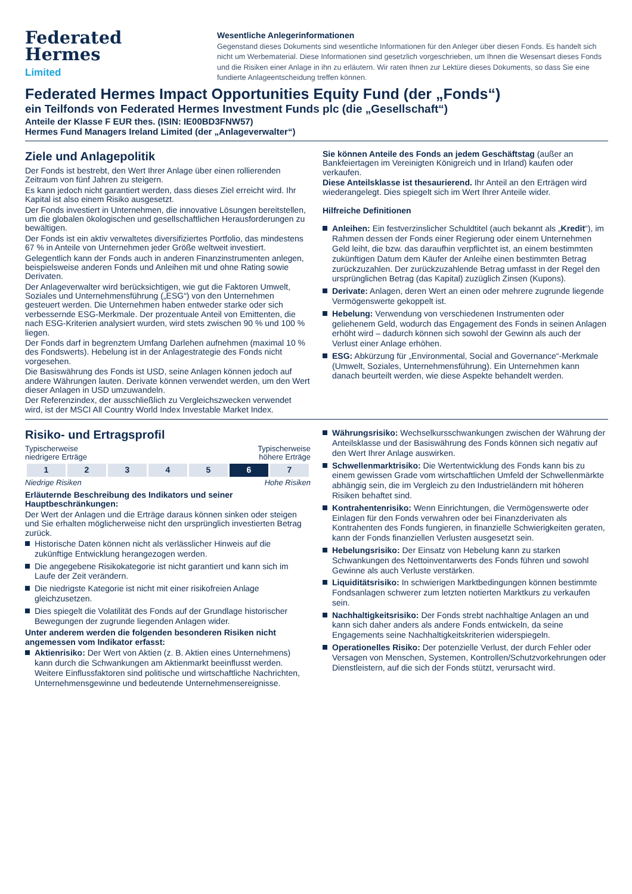Federated
Hermes
Limited
Wesentliche Anlegerinformationen
Gegenstand dieses Dokuments sind wesentliche Informationen für den Anleger über diesen Fonds. Es handelt sich nicht um Werbematerial. Diese Informationen sind gesetzlich vorgeschrieben, um Ihnen die Wesensart dieses Fonds und die Risiken einer Anlage in ihn zu erläutern. Wir raten Ihnen zur Lektüre dieses Dokuments, so dass Sie eine fundierte Anlageentscheidung treffen können.
Federated Hermes Impact Opportunities Equity Fund (der „Fonds“)
ein Teilfonds von Federated Hermes Investment Funds plc (die „Gesellschaft“)
Anteile der Klasse F EUR thes. (ISIN: IE00BD3FNW57)
Hermes Fund Managers Ireland Limited (der „Anlageverwalter“)
Ziele und Anlagepolitik
Der Fonds ist bestrebt, den Wert Ihrer Anlage über einen rollierenden Zeitraum von fünf Jahren zu steigern.
Es kann jedoch nicht garantiert werden, dass dieses Ziel erreicht wird. Ihr Kapital ist also einem Risiko ausgesetzt.
Der Fonds investiert in Unternehmen, die innovative Lösungen bereitstellen, um die globalen ökologischen und gesellschaftlichen Herausforderungen zu bewältigen.
Der Fonds ist ein aktiv verwaltetes diversifiziertes Portfolio, das mindestens 67 % in Anteile von Unternehmen jeder Größe weltweit investiert.
Gelegentlich kann der Fonds auch in anderen Finanzinstrumenten anlegen, beispielsweise anderen Fonds und Anleihen mit und ohne Rating sowie Derivaten.
Der Anlageverwalter wird berücksichtigen, wie gut die Faktoren Umwelt, Soziales und Unternehmensführung („ESG“) von den Unternehmen gesteuert werden. Die Unternehmen haben entweder starke oder sich verbessernde ESG-Merkmale. Der prozentuale Anteil von Emittenten, die nach ESG-Kriterien analysiert wurden, wird stets zwischen 90 % und 100 % liegen.
Der Fonds darf in begrenztem Umfang Darlehen aufnehmen (maximal 10 % des Fondswerts). Hebelung ist in der Anlagestrategie des Fonds nicht vorgesehen.
Die Basiswährung des Fonds ist USD, seine Anlagen können jedoch auf andere Währungen lauten. Derivate können verwendet werden, um den Wert dieser Anlagen in USD umzuwandeln.
Der Referenzindex, der ausschließlich zu Vergleichszwecken verwendet wird, ist der MSCI All Country World Index Investable Market Index.
Sie können Anteile des Fonds an jedem Geschäftstag (außer an Bankfeiertagen im Vereinigten Königreich und in Irland) kaufen oder verkaufen.
Diese Anteilsklasse ist thesaurierend. Ihr Anteil an den Erträgen wird wiederangelegt. Dies spiegelt sich im Wert Ihrer Anteile wider.
Hilfreiche Definitionen
Anleihen: Ein festverzinslicher Schuldtitel (auch bekannt als „Kredit“), im Rahmen dessen der Fonds einer Regierung oder einem Unternehmen Geld leiht, die bzw. das daraufhin verpflichtet ist, an einem bestimmten zukünftigen Datum dem Käufer der Anleihe einen bestimmten Betrag zurückzuzahlen. Der zurückzuzahlende Betrag umfasst in der Regel den ursprünglichen Betrag (das Kapital) zuzüglich Zinsen (Kupons).
Derivate: Anlagen, deren Wert an einen oder mehrere zugrunde liegende Vermögenswerte gekoppelt ist.
Hebelung: Verwendung von verschiedenen Instrumenten oder geliehenem Geld, wodurch das Engagement des Fonds in seinen Anlagen erhöht wird – dadurch können sich sowohl der Gewinn als auch der Verlust einer Anlage erhöhen.
ESG: Abkürzung für „Environmental, Social and Governance“-Merkmale (Umwelt, Soziales, Unternehmensführung). Ein Unternehmen kann danach beurteilt werden, wie diese Aspekte behandelt werden.
Risiko- und Ertragsprofil
Typischerweise
niedrigere Erträge Typischerweise
höhere Erträge
| 1 | 2 | 3 | 4 | 5 | 6 | 7 |
Niedrige Risiken Hohe Risiken
Erläuternde Beschreibung des Indikators und seiner Hauptbeschränkungen:
Der Wert der Anlagen und die Erträge daraus können sinken oder steigen und Sie erhalten möglicherweise nicht den ursprünglich investierten Betrag zurück.
Historische Daten können nicht als verlässlicher Hinweis auf die zukünftige Entwicklung herangezogen werden.
Die angegebene Risikokategorie ist nicht garantiert und kann sich im Laufe der Zeit verändern.
Die niedrigste Kategorie ist nicht mit einer risikofreien Anlage gleichzusetzen.
Dies spiegelt die Volatilität des Fonds auf der Grundlage historischer Bewegungen der zugrunde liegenden Anlagen wider.
Unter anderem werden die folgenden besonderen Risiken nicht angemessen vom Indikator erfasst:
Aktienrisiko: Der Wert von Aktien (z. B. Aktien eines Unternehmens) kann durch die Schwankungen am Aktienmarkt beeinflusst werden. Weitere Einflussfaktoren sind politische und wirtschaftliche Nachrichten, Unternehmensgewinne und bedeutende Unternehmensereignisse.
Währungsrisiko: Wechselkursschwankungen zwischen der Währung der Anteilsklasse und der Basiswährung des Fonds können sich negativ auf den Wert Ihrer Anlage auswirken.
Schwellenmarktrisiko: Die Wertentwicklung des Fonds kann bis zu einem gewissen Grade vom wirtschaftlichen Umfeld der Schwellenmärkte abhängig sein, die im Vergleich zu den Industrieländern mit höheren Risiken behaftet sind.
Kontrahentenrisiko: Wenn Einrichtungen, die Vermögenswerte oder Einlagen für den Fonds verwahren oder bei Finanzderivaten als Kontrahenten des Fonds fungieren, in finanzielle Schwierigkeiten geraten, kann der Fonds finanziellen Verlusten ausgesetzt sein.
Hebelungsrisiko: Der Einsatz von Hebelung kann zu starken Schwankungen des Nettoinventarwerts des Fonds führen und sowohl Gewinne als auch Verluste verstärken.
Liquiditätsrisiko: In schwierigen Marktbedingungen können bestimmte Fondsanlagen schwerer zum letzten notierten Marktkurs zu verkaufen sein.
Nachhaltigkeitsrisiko: Der Fonds strebt nachhaltige Anlagen an und kann sich daher anders als andere Fonds entwickeln, da seine Engagements seine Nachhaltigkeitskriterien widerspiegeln.
Operationelles Risiko: Der potenzielle Verlust, der durch Fehler oder Versagen von Menschen, Systemen, Kontrollen/Schutzvorkehrungen oder Dienstleistern, auf die sich der Fonds stützt, verursacht wird.